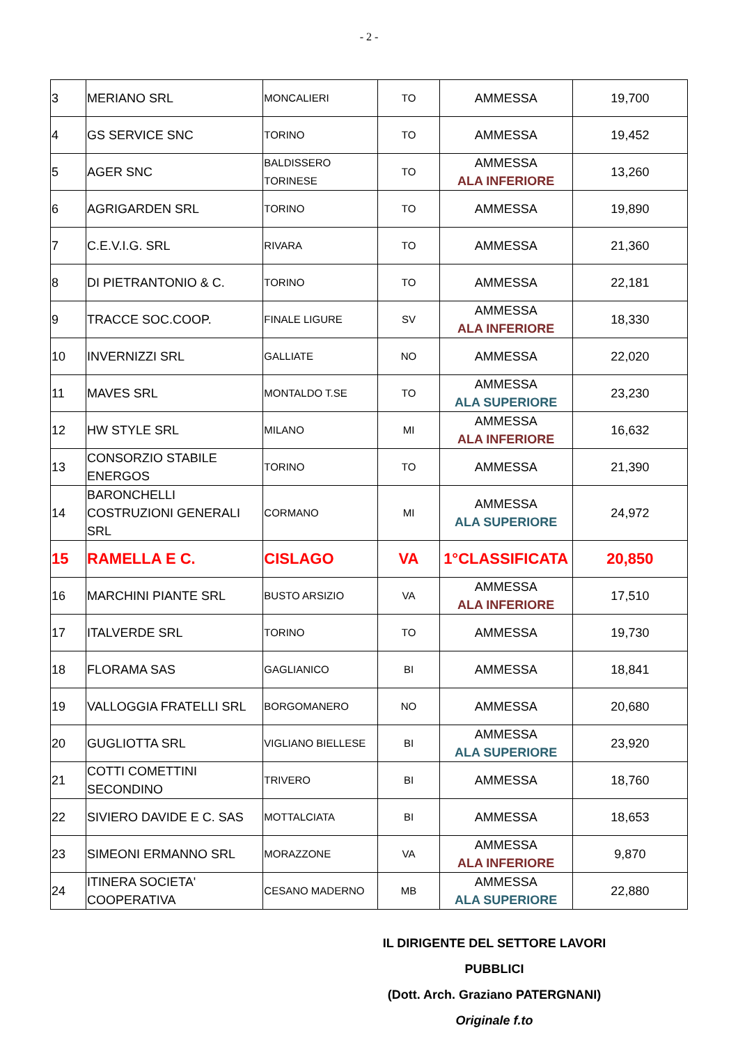- 2 -
| 3 | MERIANO SRL | MONCALIERI | TO | AMMESSA | 19,700 |
| 4 | GS SERVICE SNC | TORINO | TO | AMMESSA | 19,452 |
| 5 | AGER SNC | BALDISSERO TORINESE | TO | AMMESSA ALA INFERIORE | 13,260 |
| 6 | AGRIGARDEN SRL | TORINO | TO | AMMESSA | 19,890 |
| 7 | C.E.V.I.G. SRL | RIVARA | TO | AMMESSA | 21,360 |
| 8 | DI PIETRANTONIO & C. | TORINO | TO | AMMESSA | 22,181 |
| 9 | TRACCE SOC.COOP. | FINALE LIGURE | SV | AMMESSA ALA INFERIORE | 18,330 |
| 10 | INVERNIZZI SRL | GALLIATE | NO | AMMESSA | 22,020 |
| 11 | MAVES SRL | MONTALDO T.SE | TO | AMMESSA ALA SUPERIORE | 23,230 |
| 12 | HW STYLE SRL | MILANO | MI | AMMESSA ALA INFERIORE | 16,632 |
| 13 | CONSORZIO STABILE ENERGOS | TORINO | TO | AMMESSA | 21,390 |
| 14 | BARONCHELLI COSTRUZIONI GENERALI SRL | CORMANO | MI | AMMESSA ALA SUPERIORE | 24,972 |
| 15 | RAMELLA E C. | CISLAGO | VA | 1°CLASSIFICATA | 20,850 |
| 16 | MARCHINI PIANTE SRL | BUSTO ARSIZIO | VA | AMMESSA ALA INFERIORE | 17,510 |
| 17 | ITALVERDE SRL | TORINO | TO | AMMESSA | 19,730 |
| 18 | FLORAMA SAS | GAGLIANICO | BI | AMMESSA | 18,841 |
| 19 | VALLOGGIA FRATELLI SRL | BORGOMANERO | NO | AMMESSA | 20,680 |
| 20 | GUGLIOTTA SRL | VIGLIANO BIELLESE | BI | AMMESSA ALA SUPERIORE | 23,920 |
| 21 | COTTI COMETTINI SECONDINO | TRIVERO | BI | AMMESSA | 18,760 |
| 22 | SIVIERO DAVIDE E C. SAS | MOTTALCIATA | BI | AMMESSA | 18,653 |
| 23 | SIMEONI ERMANNO SRL | MORAZZONE | VA | AMMESSA ALA INFERIORE | 9,870 |
| 24 | ITINERA SOCIETA' COOPERATIVA | CESANO MADERNO | MB | AMMESSA ALA SUPERIORE | 22,880 |
IL DIRIGENTE DEL SETTORE LAVORI PUBBLICI
(Dott. Arch. Graziano PATERGNANI)
Originale f.to